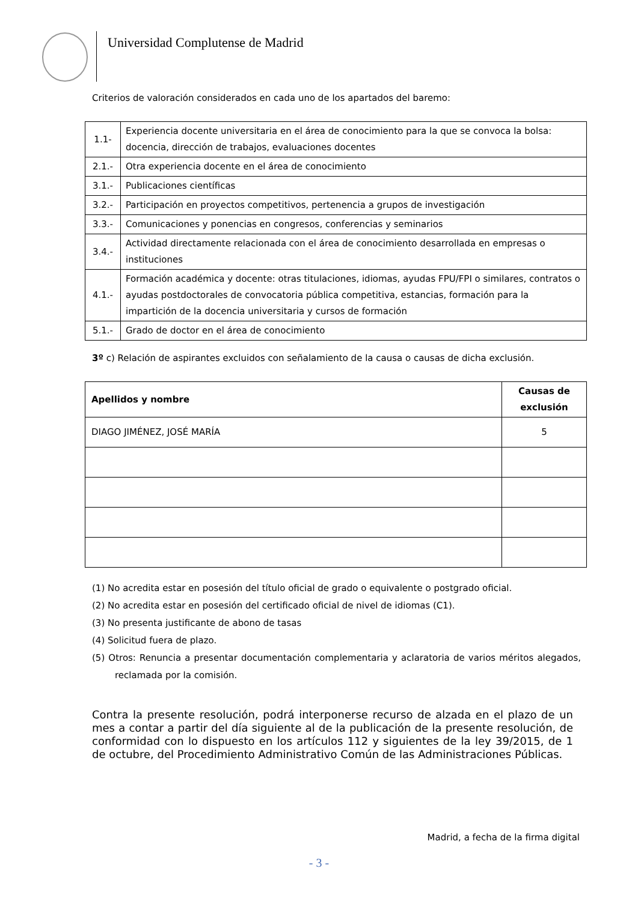Universidad Complutense de Madrid
Criterios de valoración considerados en cada uno de los apartados del baremo:
| 1.1- | Experiencia docente universitaria en el área de conocimiento para la que se convoca la bolsa: docencia, dirección de trabajos, evaluaciones docentes |
| 2.1.- | Otra experiencia docente en el área de conocimiento |
| 3.1.- | Publicaciones científicas |
| 3.2.- | Participación en proyectos competitivos, pertenencia a grupos de investigación |
| 3.3.- | Comunicaciones y ponencias en congresos, conferencias y seminarios |
| 3.4.- | Actividad directamente relacionada con el área de conocimiento desarrollada en empresas o instituciones |
| 4.1.- | Formación académica y docente: otras titulaciones, idiomas, ayudas FPU/FPI o similares, contratos o ayudas postdoctorales de convocatoria pública competitiva, estancias, formación para la impartición de la docencia universitaria y cursos de formación |
| 5.1.- | Grado de doctor en el área de conocimiento |
3º c) Relación de aspirantes excluidos con señalamiento de la causa o causas de dicha exclusión.
| Apellidos y nombre | Causas de exclusión |
| --- | --- |
| DIAGO JIMÉNEZ, JOSÉ MARÍA | 5 |
(1) No acredita estar en posesión del título oficial de grado o equivalente o postgrado oficial.
(2) No acredita estar en posesión del certificado oficial de nivel de idiomas (C1).
(3) No presenta justificante de abono de tasas
(4) Solicitud fuera de plazo.
(5) Otros: Renuncia a presentar documentación complementaria y aclaratoria de varios méritos alegados, reclamada por la comisión.
Contra la presente resolución, podrá interponerse recurso de alzada en el plazo de un mes a contar a partir del día siguiente al de la publicación de la presente resolución, de conformidad con lo dispuesto en los artículos 112 y siguientes de la ley 39/2015, de 1 de octubre, del Procedimiento Administrativo Común de las Administraciones Públicas.
Madrid, a fecha de la firma digital
- 3 -